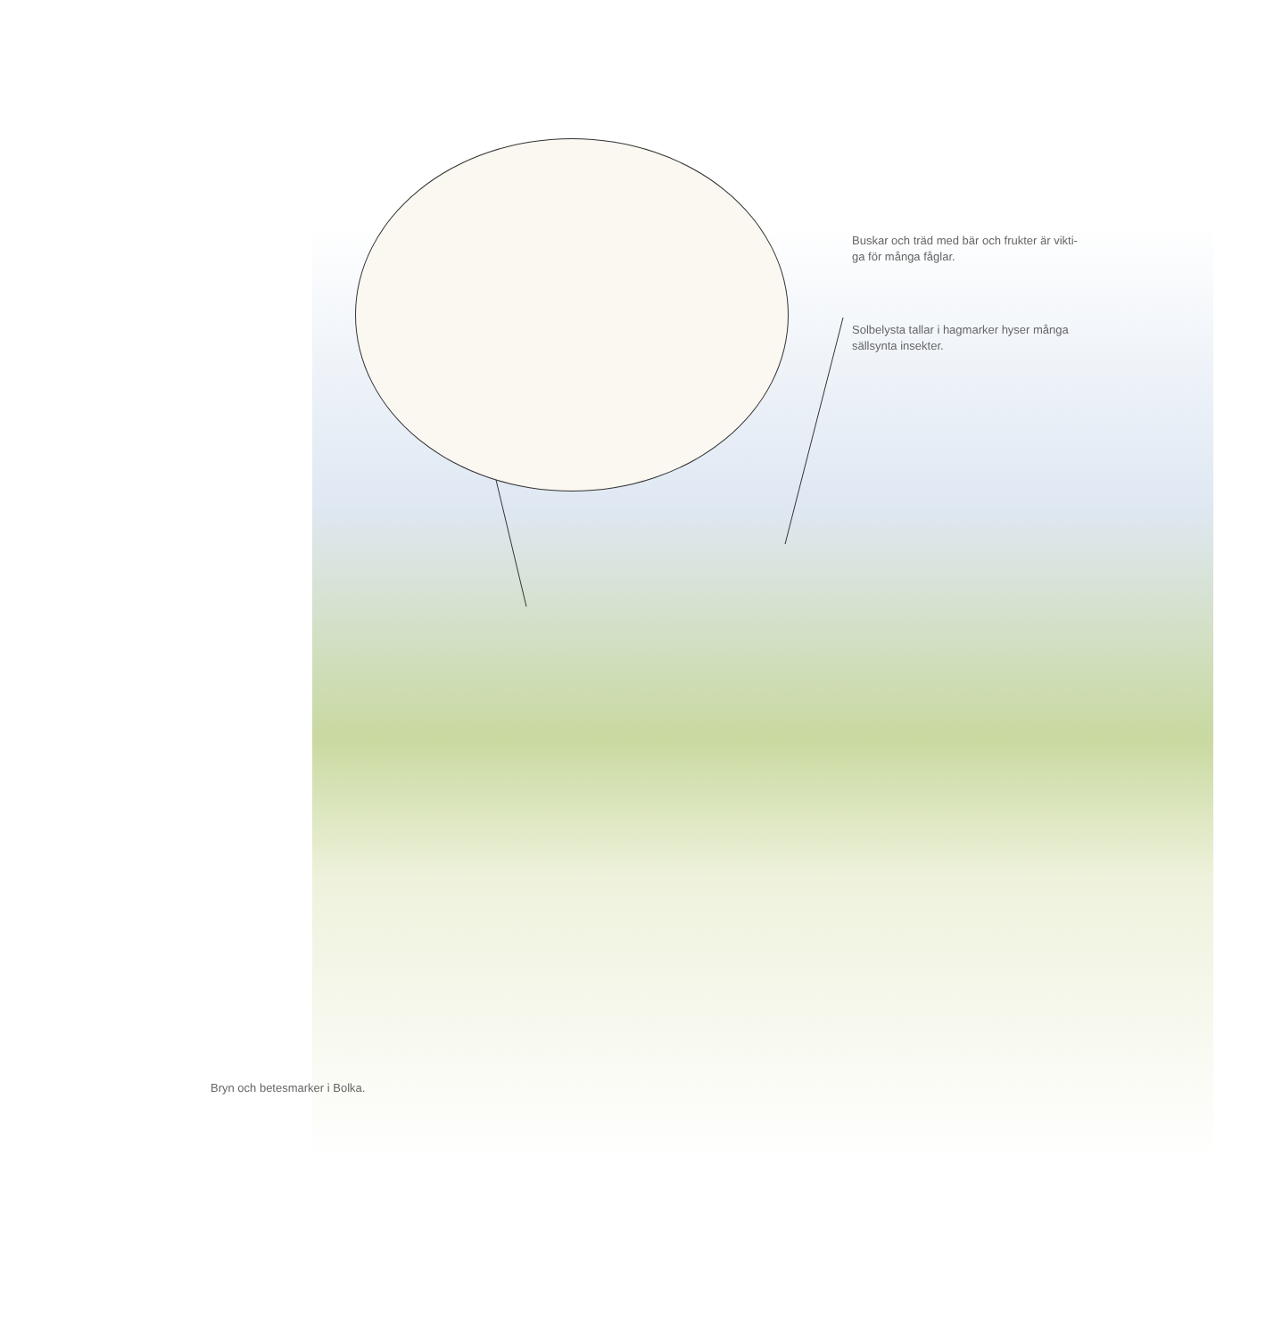Buskar och träd med bär och frukter är vikti-
ga för många fåglar.
Solbelysta tallar i hagmarker hyser många
sällsynta insekter.
Bryn och betesmarker i Bolka.